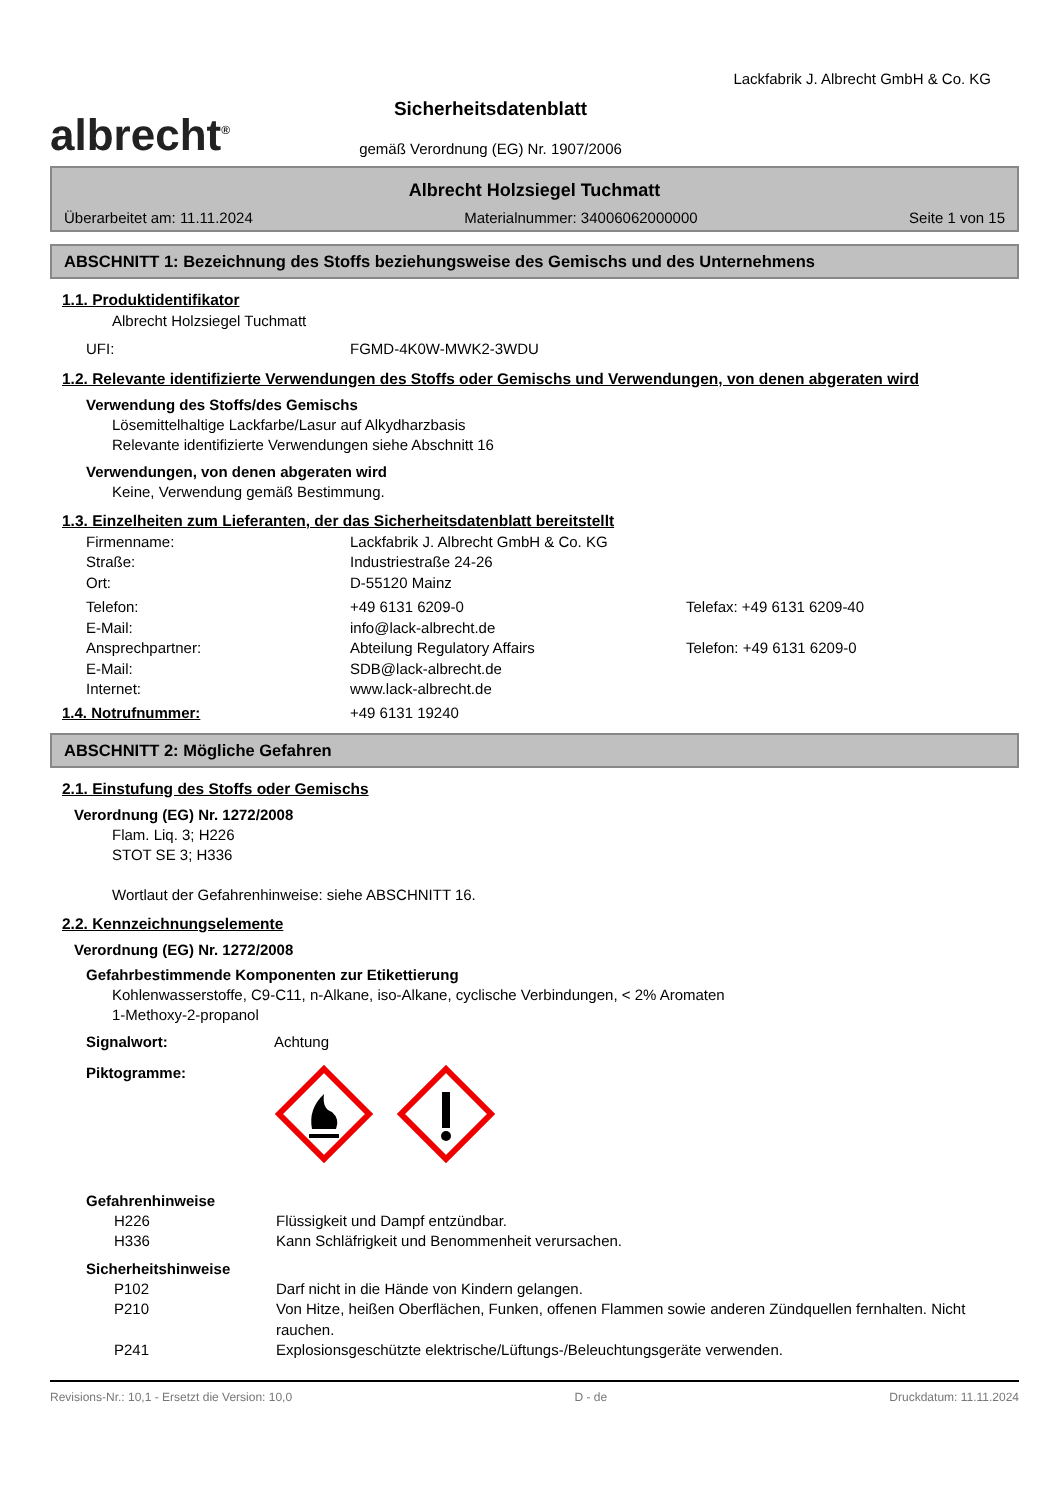albrecht<sup>®</sup>
Sicherheitsdatenblatt
gemäß Verordnung (EG) Nr. 1907/2006
Lackfabrik J. Albrecht GmbH & Co. KG
Albrecht Holzsiegel Tuchmatt
Überarbeitet am: 11.11.2024 Materialnummer: 34006062000000 Seite 1 von 15
ABSCHNITT 1: Bezeichnung des Stoffs beziehungsweise des Gemischs und des Unternehmens
1.1. Produktidentifikator
Albrecht Holzsiegel Tuchmatt
UFI: FGMD-4K0W-MWK2-3WDU
1.2. Relevante identifizierte Verwendungen des Stoffs oder Gemischs und Verwendungen, von denen abgeraten wird
Verwendung des Stoffs/des Gemischs
Lösemittelhaltige Lackfarbe/Lasur auf Alkydharzbasis
Relevante identifizierte Verwendungen siehe Abschnitt 16
Verwendungen, von denen abgeraten wird
Keine, Verwendung gemäß Bestimmung.
1.3. Einzelheiten zum Lieferanten, der das Sicherheitsdatenblatt bereitstellt
Firmenname: Lackfabrik J. Albrecht GmbH & Co. KG
Straße: Industriestraße 24-26
Ort: D-55120 Mainz
Telefon: +49 6131 6209-0 Telefax: +49 6131 6209-40
E-Mail: info@lack-albrecht.de
Ansprechpartner: Abteilung Regulatory Affairs Telefon: +49 6131 6209-0
E-Mail: SDB@lack-albrecht.de
Internet: www.lack-albrecht.de
1.4. Notrufnummer: +49 6131 19240
ABSCHNITT 2: Mögliche Gefahren
2.1. Einstufung des Stoffs oder Gemischs
Verordnung (EG) Nr. 1272/2008
Flam. Liq. 3; H226
STOT SE 3; H336
Wortlaut der Gefahrenhinweise: siehe ABSCHNITT 16.
2.2. Kennzeichnungselemente
Verordnung (EG) Nr. 1272/2008
Gefahrbestimmende Komponenten zur Etikettierung
Kohlenwasserstoffe, C9-C11, n-Alkane, iso-Alkane, cyclische Verbindungen, < 2% Aromaten
1-Methoxy-2-propanol
Signalwort: Achtung
Piktogramme:
Gefahrenhinweise
H226 Flüssigkeit und Dampf entzündbar.
H336 Kann Schläfrigkeit und Benommenheit verursachen.
Sicherheitshinweise
P102 Darf nicht in die Hände von Kindern gelangen.
P210 Von Hitze, heißen Oberflächen, Funken, offenen Flammen sowie anderen Zündquellen fernhalten. Nicht rauchen.
P241 Explosionsgeschützte elektrische/Lüftungs-/Beleuchtungsgeräte verwenden.
Revisions-Nr.: 10,1 - Ersetzt die Version: 10,0 D - de Druckdatum: 11.11.2024